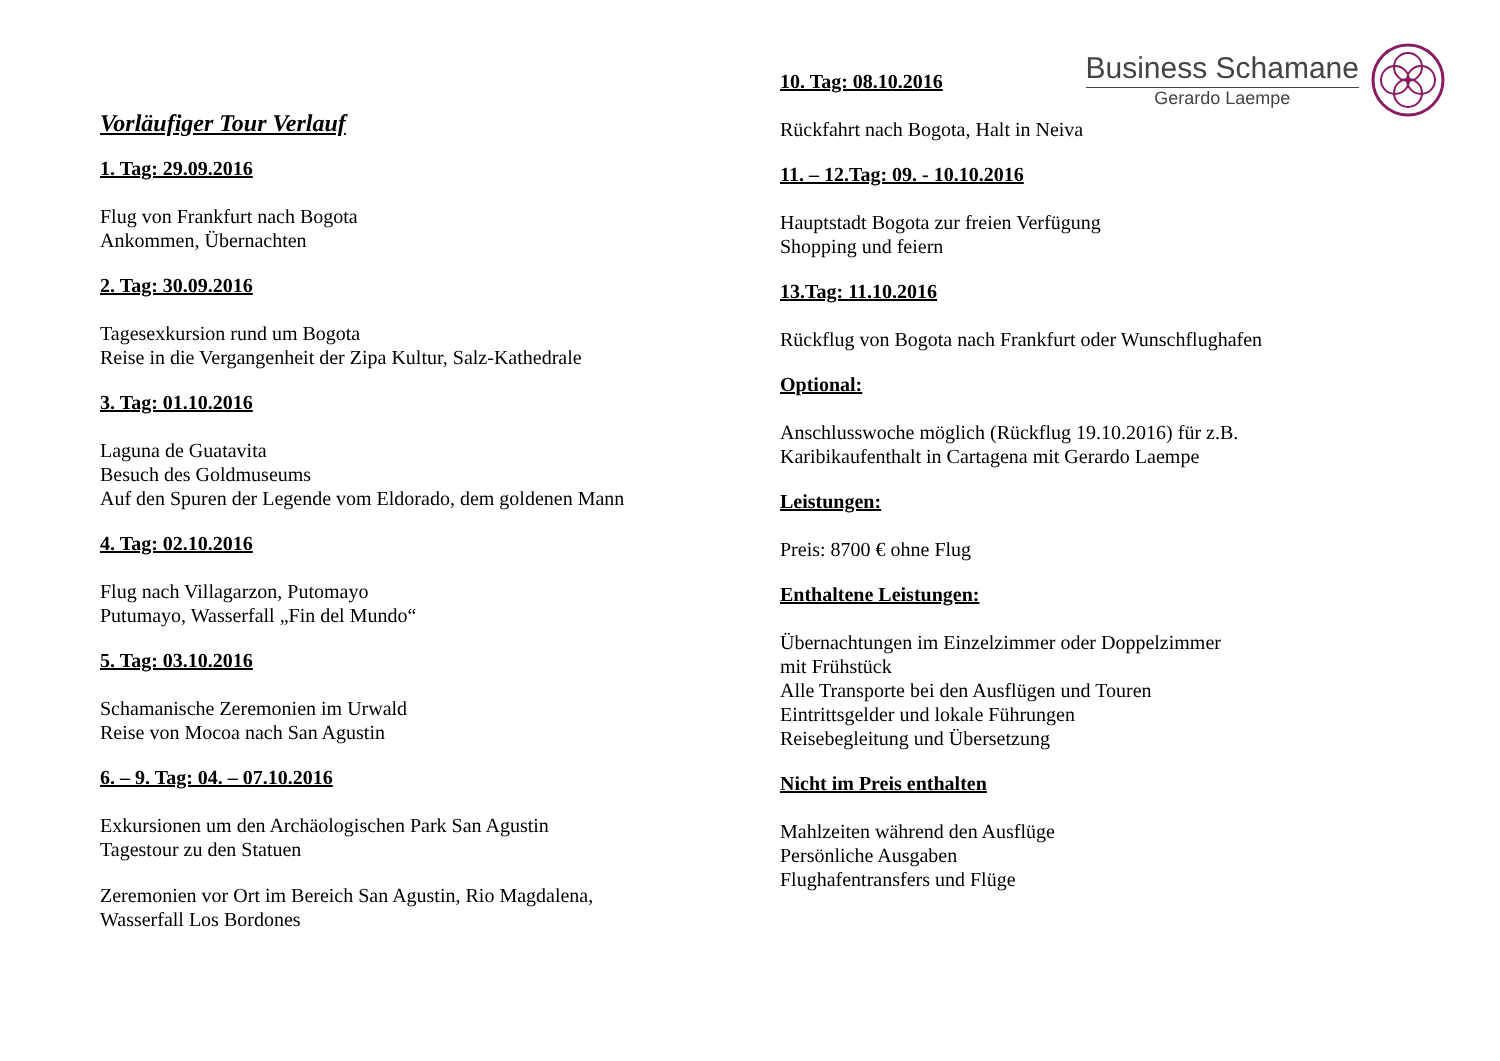Business Schamane
Gerardo Laempe
Vorläufiger Tour Verlauf
1. Tag: 29.09.2016
Flug von Frankfurt nach Bogota
Ankommen, Übernachten
2. Tag: 30.09.2016
Tagesexkursion rund um Bogota
Reise in die Vergangenheit der Zipa Kultur, Salz-Kathedrale
3. Tag: 01.10.2016
Laguna de Guatavita
Besuch des Goldmuseums
Auf den Spuren der Legende vom Eldorado, dem goldenen Mann
4. Tag: 02.10.2016
Flug nach Villagarzon, Putomayo
Putumayo, Wasserfall „Fin del Mundo“
5. Tag: 03.10.2016
Schamanische Zeremonien im Urwald
Reise von Mocoa nach San Agustin
6. – 9. Tag: 04. – 07.10.2016
Exkursionen um den Archäologischen Park San Agustin
Tagestour zu den Statuen
Zeremonien vor Ort im Bereich San Agustin, Rio Magdalena,
Wasserfall Los Bordones
10. Tag: 08.10.2016
Rückfahrt nach Bogota, Halt in Neiva
11. – 12.Tag: 09. - 10.10.2016
Hauptstadt Bogota zur freien Verfügung
Shopping und feiern
13.Tag: 11.10.2016
Rückflug von Bogota nach Frankfurt oder Wunschflughafen
Optional:
Anschlusswoche möglich (Rückflug 19.10.2016) für z.B.
Karibikaufenthalt in Cartagena mit Gerardo Laempe
Leistungen:
Preis: 8700 € ohne Flug
Enthaltene Leistungen:
Übernachtungen im Einzelzimmer oder Doppelzimmer
mit Frühstück
Alle Transporte bei den Ausflügen und Touren
Eintrittsgelder und lokale Führungen
Reisebegleitung und Übersetzung
Nicht im Preis enthalten
Mahlzeiten während den Ausflüge
Persönliche Ausgaben
Flughafentransfers und Flüge